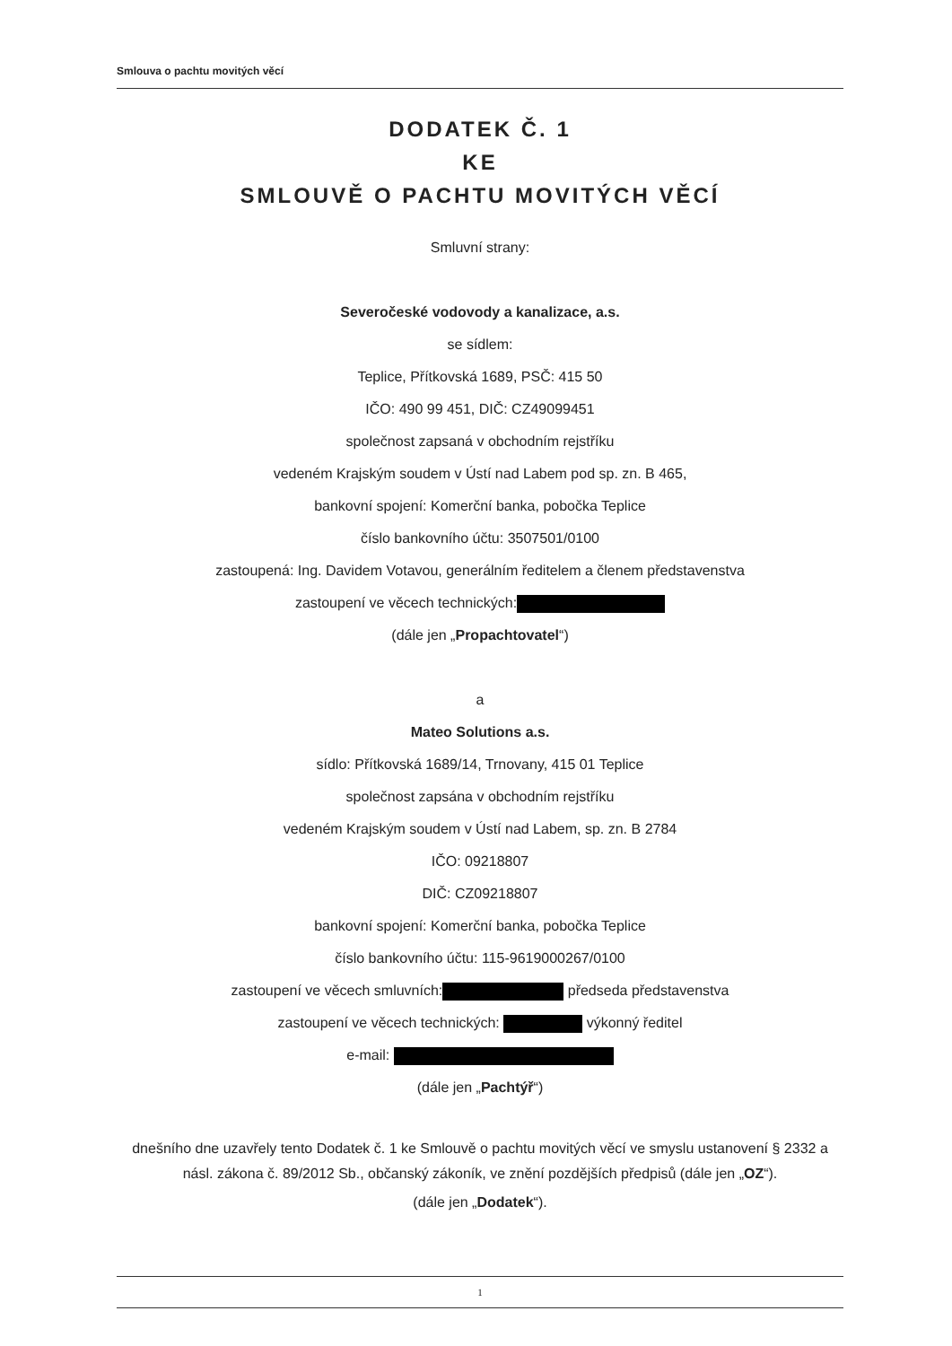Smlouva o pachtu movitých věcí
DODATEK Č. 1
KE
SMLOUVĚ O PACHTU MOVITÝCH VĚCÍ
Smluvní strany:
Severočeské vodovody a kanalizace, a.s.
se sídlem:
Teplice, Přítkovská 1689, PSČ: 415 50
IČO: 490 99 451, DIČ: CZ49099451
společnost zapsaná v obchodním rejstříku
vedeném Krajským soudem v Ústí nad Labem pod sp. zn. B 465,
bankovní spojení: Komerční banka, pobočka Teplice
číslo bankovního účtu: 3507501/0100
zastoupená: Ing. Davidem Votavou, generálním ředitelem a členem představenstva
zastoupení ve věcech technických:
(dále jen „Propachtovatel“)
a
Mateo Solutions a.s.
sídlo: Přítkovská 1689/14, Trnovany, 415 01 Teplice
společnost zapsána v obchodním rejstříku
vedeném Krajským soudem v Ústí nad Labem, sp. zn. B 2784
IČO: 09218807
DIČ: CZ09218807
bankovní spojení: Komerční banka, pobočka Teplice
číslo bankovního účtu: 115-9619000267/0100
zastoupení ve věcech smluvních: předseda představenstva
zastoupení ve věcech technických: výkonný ředitel
e-mail:
(dále jen „Pachtýř“)
dnešního dne uzavřely tento Dodatek č. 1 ke Smlouvě o pachtu movitých věcí ve smyslu ustanovení § 2332 a násl. zákona č. 89/2012 Sb., občanský zákoník, ve znění pozdějších předpisů (dále jen „OZ“).
(dále jen „Dodatek“).
1